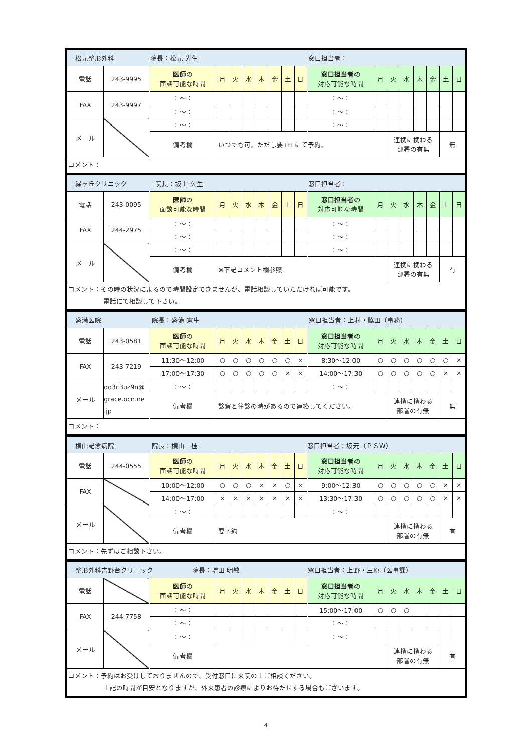| 松元整形外科 院長：松元 光生 窓口担当者： | | | | | | | | | | | | | | | | | |
| 電話 | 243-9995 | 医師 の 面談可能な時間 | 月 | 火 | 水 | 木 | 金 | 土 | 日 | 窓口担当者 の 対応可能な時間 | 月 | 火 | 水 | 木 | 金 | 土 | 日 |
| FAX | 243-9997 | ：～： | | | | | | | | ：～： | | | | | | | |
| | | ：～： | | | | | | | | ：～： | | | | | | | |
| メール | | ：～： | | | | | | | | ：～： | | | | | | | |
| | | 備考欄 | いつでも可。ただし要TELにて予約。 | | | | | | | | | 連携に携わる 部署の有無 | | | | 無 | |
| コメント： | | | | | | | | | | | | | | | | | |
| 緑ヶ丘クリニック 院長：坂上 久生 窓口担当者： | | | | | | | | | | | | | | | | | |
| 電話 | 243-0095 | 医師 の 面談可能な時間 | 月 | 火 | 水 | 木 | 金 | 土 | 日 | 窓口担当者 の 対応可能な時間 | 月 | 火 | 水 | 木 | 金 | 土 | 日 |
| FAX | 244-2975 | ：～： | | | | | | | | ：～： | | | | | | | |
| | | ：～： | | | | | | | | ：～： | | | | | | | |
| メール | | ：～： | | | | | | | | ：～： | | | | | | | |
| | | 備考欄 | ※下記コメント欄参照 | | | | | | | | | 連携に携わる 部署の有無 | | | | 有 | |
| コメント：その時の状況によるので時間設定できませんが、電話相談していただければ可能です。 電話にて相談して下さい。 | | | | | | | | | | | | | | | | | |
| 盛満医院 院長：盛満 憲生 窓口担当者：上村・脇田（事務） | | | | | | | | | | | | | | | | | |
| 電話 | 243-0581 | 医師 の 面談可能な時間 | 月 | 火 | 水 | 木 | 金 | 土 | 日 | 窓口担当者 の 対応可能な時間 | 月 | 火 | 水 | 木 | 金 | 土 | 日 |
| FAX | 243-7219 | 11:30～12:00 | ○ | ○ | ○ | ○ | ○ | ○ | × | 8:30～12:00 | ○ | ○ | ○ | ○ | ○ | ○ | × |
| | | 17:00～17:30 | ○ | ○ | ○ | ○ | ○ | × | × | 14:00～17:30 | ○ | ○ | ○ | ○ | ○ | × | × |
| メール | qq3c3uz9n@ grace.ocn.ne .jp | ：～： | | | | | | | | ：～： | | | | | | | |
| | | 備考欄 | 診察と往診の時があるので連絡してください。 | | | | | | | | | 連携に携わる 部署の有無 | | | | 無 | |
| コメント： | | | | | | | | | | | | | | | | | |
| 横山記念病院 院長：横山 桂 窓口担当者：坂元（ＰＳＷ） | | | | | | | | | | | | | | | | | |
| 電話 | 244-0555 | 医師 の 面談可能な時間 | 月 | 火 | 水 | 木 | 金 | 土 | 日 | 窓口担当者 の 対応可能な時間 | 月 | 火 | 水 | 木 | 金 | 土 | 日 |
| FAX | | 10:00～12:00 | ○ | ○ | ○ | × | × | ○ | × | 9:00～12:30 | ○ | ○ | ○ | ○ | ○ | × | × |
| | | 14:00～17:00 | × | × | × | × | × | × | × | 13:30～17:30 | ○ | ○ | ○ | ○ | ○ | × | × |
| メール | | ：～： | | | | | | | | ：～： | | | | | | | |
| | | 備考欄 | 要予約 | | | | | | | | | 連携に携わる 部署の有無 | | | | 有 | |
| コメント：先ずはご相談下さい。 | | | | | | | | | | | | | | | | | |
| 整形外科吉野台クリニック 院長：増田 明敏 窓口担当者：上野・三原（医事課） | | | | | | | | | | | | | | | | | |
| 電話 | | 医師 の 面談可能な時間 | 月 | 火 | 水 | 木 | 金 | 土 | 日 | 窓口担当者 の 対応可能な時間 | 月 | 火 | 水 | 木 | 金 | 土 | 日 |
| FAX | 244-7758 | ：～： | | | | | | | | 15:00～17:00 | ○ | ○ | ○ | | | | |
| | | ：～： | | | | | | | | ：～： | | | | | | | |
| メール | | ：～： | | | | | | | | ：～： | | | | | | | |
| | | 備考欄 | | | | | | | | | | 連携に携わる 部署の有無 | | | | 有 | |
| コメント：予約はお受けしておりませんので、受付窓口に来院の上ご相談ください。 上記の時間が目安となりますが、外来患者の診療によりお待たせする場合もございます。 | | | | | | | | | | | | | | | | | |
4